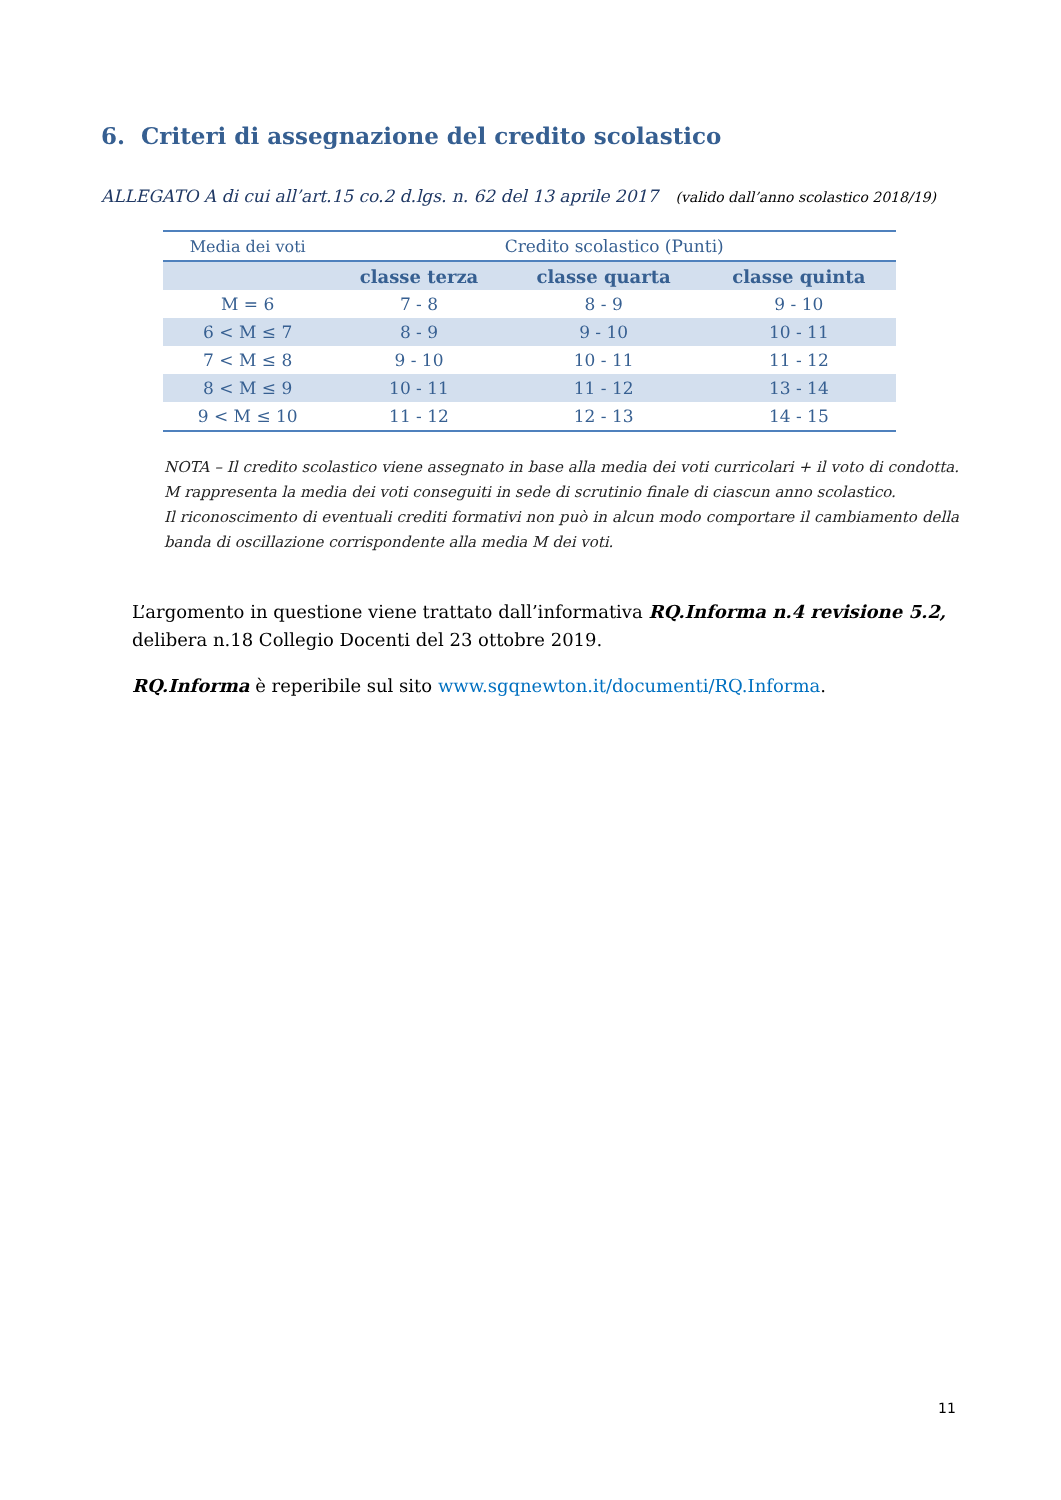6. Criteri di assegnazione del credito scolastico
ALLEGATO A di cui all’art.15 co.2 d.lgs. n. 62 del 13 aprile 2017 (valido dall’anno scolastico 2018/19)
| Media dei voti | Credito scolastico (Punti) | | |
| | classe terza | classe quarta | classe quinta |
| M = 6 | 7 - 8 | 8 - 9 | 9 - 10 |
| 6 < M ≤ 7 | 8 - 9 | 9 - 10 | 10 - 11 |
| 7 < M ≤ 8 | 9 - 10 | 10 - 11 | 11 - 12 |
| 8 < M ≤ 9 | 10 - 11 | 11 - 12 | 13 - 14 |
| 9 < M ≤ 10 | 11 - 12 | 12 - 13 | 14 - 15 |
NOTA – Il credito scolastico viene assegnato in base alla media dei voti curricolari + il voto di condotta. M rappresenta la media dei voti conseguiti in sede di scrutinio finale di ciascun anno scolastico.
Il riconoscimento di eventuali crediti formativi non può in alcun modo comportare il cambiamento della banda di oscillazione corrispondente alla media M dei voti.
L’argomento in questione viene trattato dall’informativa RQ.Informa n.4 revisione 5.2, delibera n.18 Collegio Docenti del 23 ottobre 2019.
RQ.Informa è reperibile sul sito www.sgqnewton.it/documenti/RQ.Informa.
11